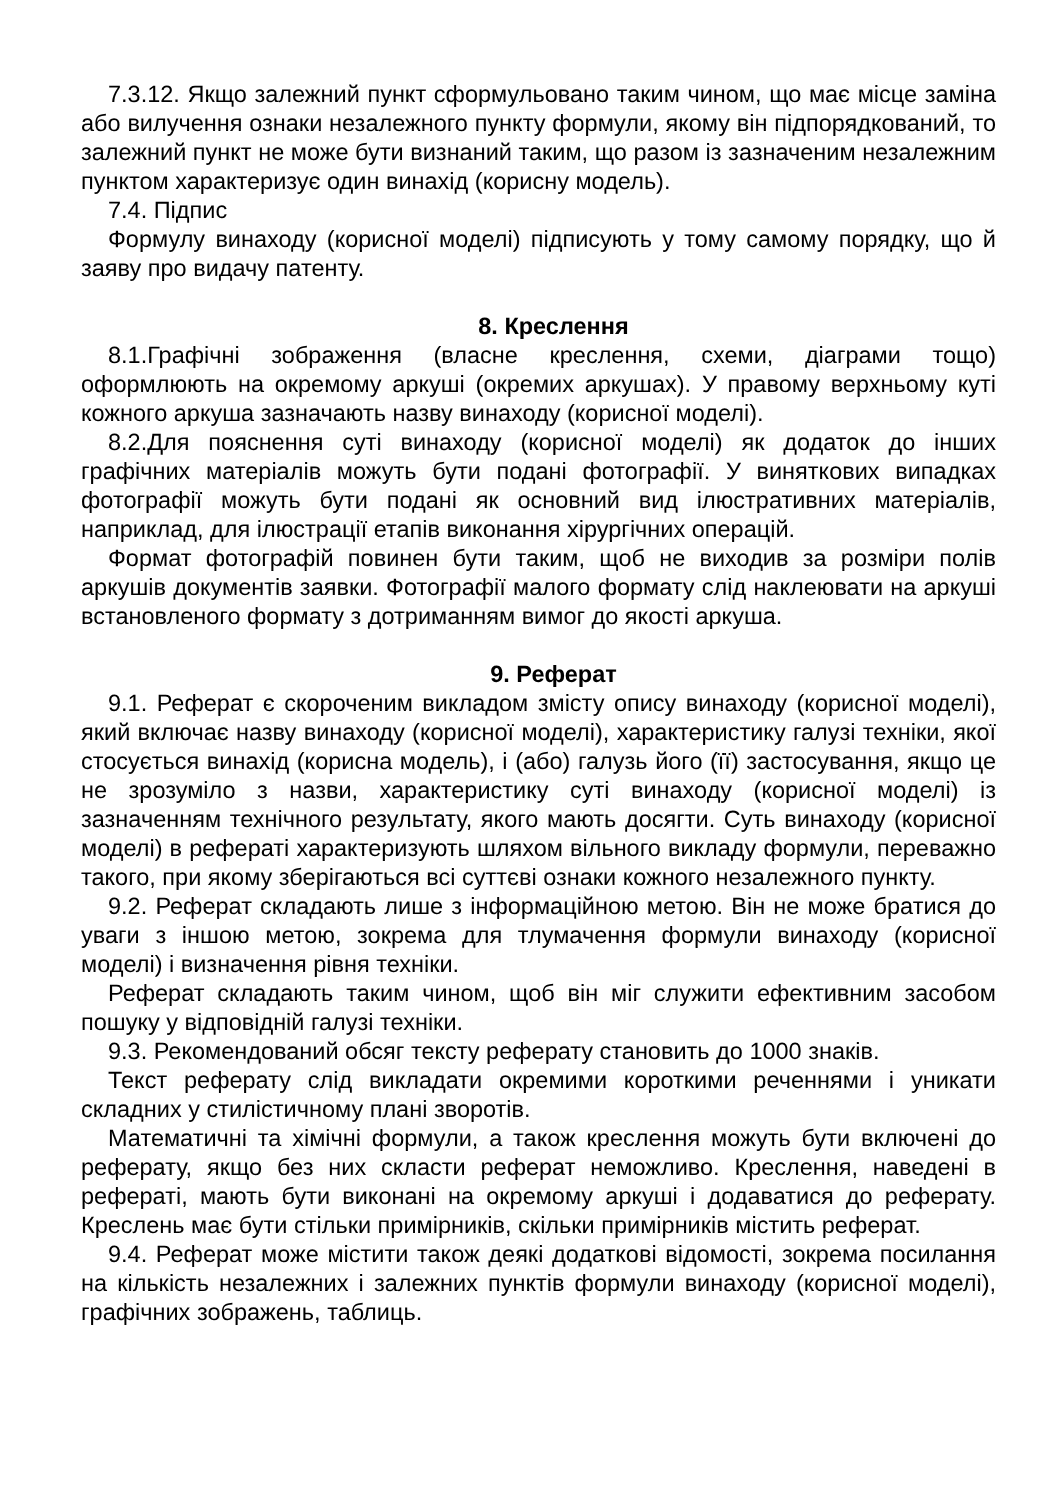7.3.12. Якщо залежний пункт сформульовано таким чином, що має місце заміна або вилучення ознаки незалежного пункту формули, якому він підпорядкований, то залежний пункт не може бути визнаний таким, що разом із зазначеним незалежним пунктом характеризує один винахід (корисну модель).
7.4. Підпис
Формулу винаходу (корисної моделі) підписують у тому самому порядку, що й заяву про видачу патенту.
8. Креслення
8.1.Графічні зображення (власне креслення, схеми, діаграми тощо) оформлюють на окремому аркуші (окремих аркушах). У правому верхньому куті кожного аркуша зазначають назву винаходу (корисної моделі).
8.2.Для пояснення суті винаходу (корисної моделі) як додаток до інших графічних матеріалів можуть бути подані фотографії. У виняткових випадках фотографії можуть бути подані як основний вид ілюстративних матеріалів, наприклад, для ілюстрації етапів виконання хірургічних операцій.
Формат фотографій повинен бути таким, щоб не виходив за розміри полів аркушів документів заявки. Фотографії малого формату слід наклеювати на аркуші встановленого формату з дотриманням вимог до якості аркуша.
9. Реферат
9.1. Реферат є скороченим викладом змісту опису винаходу (корисної моделі), який включає назву винаходу (корисної моделі), характеристику галузі техніки, якої стосується винахід (корисна модель), і (або) галузь його (її) застосування, якщо це не зрозуміло з назви, характеристику суті винаходу (корисної моделі) із зазначенням технічного результату, якого мають досягти. Суть винаходу (корисної моделі) в рефераті характеризують шляхом вільного викладу формули, переважно такого, при якому зберігаються всі суттєві ознаки кожного незалежного пункту.
9.2. Реферат складають лише з інформаційною метою. Він не може братися до уваги з іншою метою, зокрема для тлумачення формули винаходу (корисної моделі) і визначення рівня техніки.
Реферат складають таким чином, щоб він міг служити ефективним засобом пошуку у відповідній галузі техніки.
9.3. Рекомендований обсяг тексту реферату становить до 1000 знаків.
Текст реферату слід викладати окремими короткими реченнями і уникати складних у стилістичному плані зворотів.
Математичні та хімічні формули, а також креслення можуть бути включені до реферату, якщо без них скласти реферат неможливо. Креслення, наведені в рефераті, мають бути виконані на окремому аркуші і додаватися до реферату. Креслень має бути стільки примірників, скільки примірників містить реферат.
9.4. Реферат може містити також деякі додаткові відомості, зокрема посилання на кількість незалежних і залежних пунктів формули винаходу (корисної моделі), графічних зображень, таблиць.